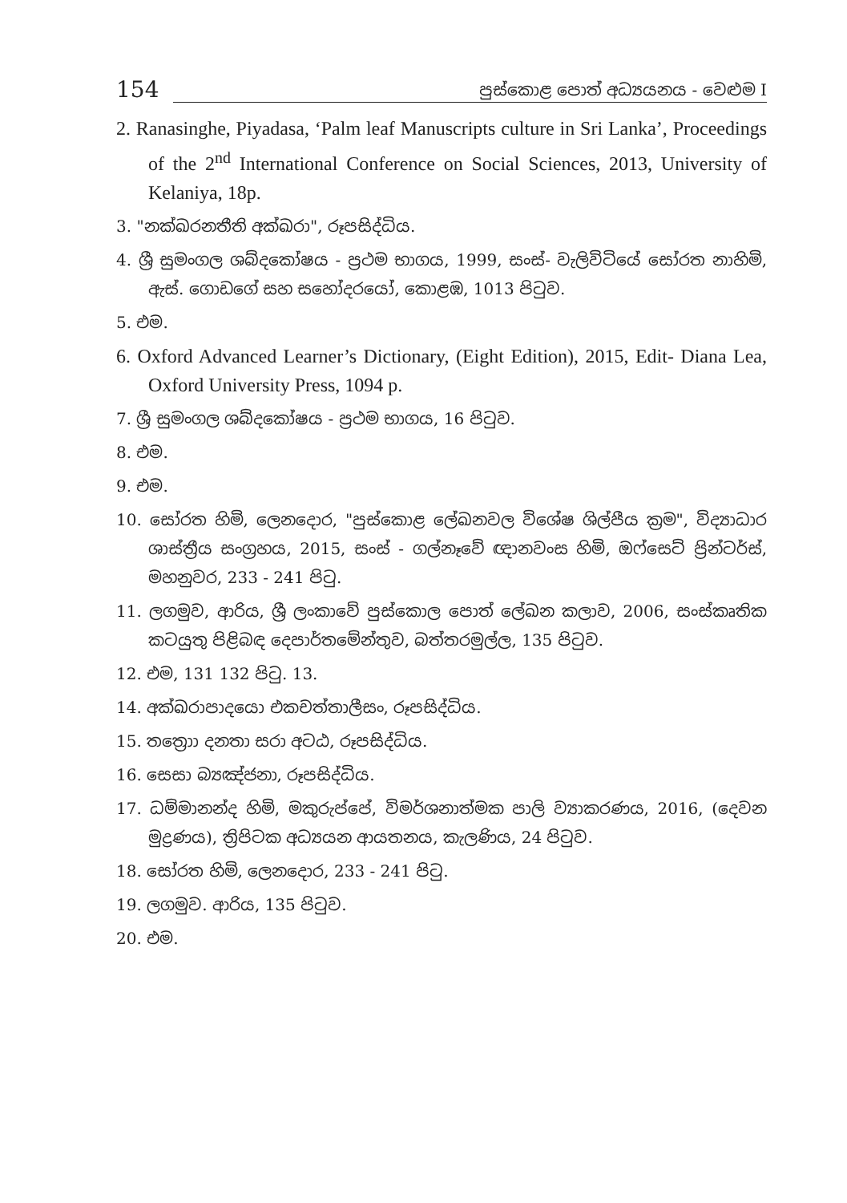154 පුස්කොළ පොත් අධ්‍යයනය - වෙළුම I
2. Ranasinghe, Piyadasa, ‘Palm leaf Manuscripts culture in Sri Lanka’, Proceedings of the 2<sup>nd</sup> International Conference on Social Sciences, 2013, University of Kelaniya, 18p.
3. "නක්ඛරනතීති අක්ඛරා", රූපසිද්ධිය.
4. ශ්‍රී සුමංගල ශබ්දකෝෂය - ප්‍රථම භාගය, 1999, සංස්- වැලිවිටියේ සෝරත නාහිමි, ඇස්. ගොඩගේ සහ සහෝදරයෝ, කොළඹ, 1013 පිටුව.
5. එම.
6. Oxford Advanced Learner’s Dictionary, (Eight Edition), 2015, Edit- Diana Lea, Oxford University Press, 1094 p.
7. ශ්‍රී සුමංගල ශබ්දකෝෂය - ප්‍රථම භාගය, 16 පිටුව.
8. එම.
9. එම.
10. සෝරත හිමි, ලෙනදොර, "පුස්කොළ ලේඛනවල විශේෂ ශිල්පීය ක්‍රම", විද්‍යාධාර ශාස්ත්‍රීය සංග්‍රහය, 2015, සංස් - ගල්නෑවේ ඥානවංස හිමි, ඔෆ්සෙට් ප්‍රින්ටර්ස්, මහනුවර, 233 - 241 පිටු.
11. ලගමුව, ආරිය, ශ්‍රී ලංකාවේ පුස්කොල පොත් ලේඛන කලාව, 2006, සංස්කෘතික කටයුතු පිළිබඳ දෙපාර්තමේන්තුව, බත්තරමුල්ල, 135 පිටුව.
12. එම, 131 132 පිටු. 13.
14. අක්ඛරාපාදයො එකචත්තාලීසං, රූපසිද්ධිය.
15. තත්‍රොා දනතා සරා අටඨ, රූපසිද්ධිය.
16. සෙසා බ්‍යඤ්ජනා, රූපසිද්ධිය.
17. ධම්මානන්ද හිමි, මකුරුප්පේ, විමර්ශනාත්මක පාලි ව්‍යාකරණය, 2016, (දෙවන මුද්‍රණය), ත්‍රිපිටක අධ්‍යයන ආයතනය, කැලණිය, 24 පිටුව.
18. සෝරත හිමි, ලෙනදොර, 233 - 241 පිටු.
19. ලගමුව. ආරිය, 135 පිටුව.
20. එම.